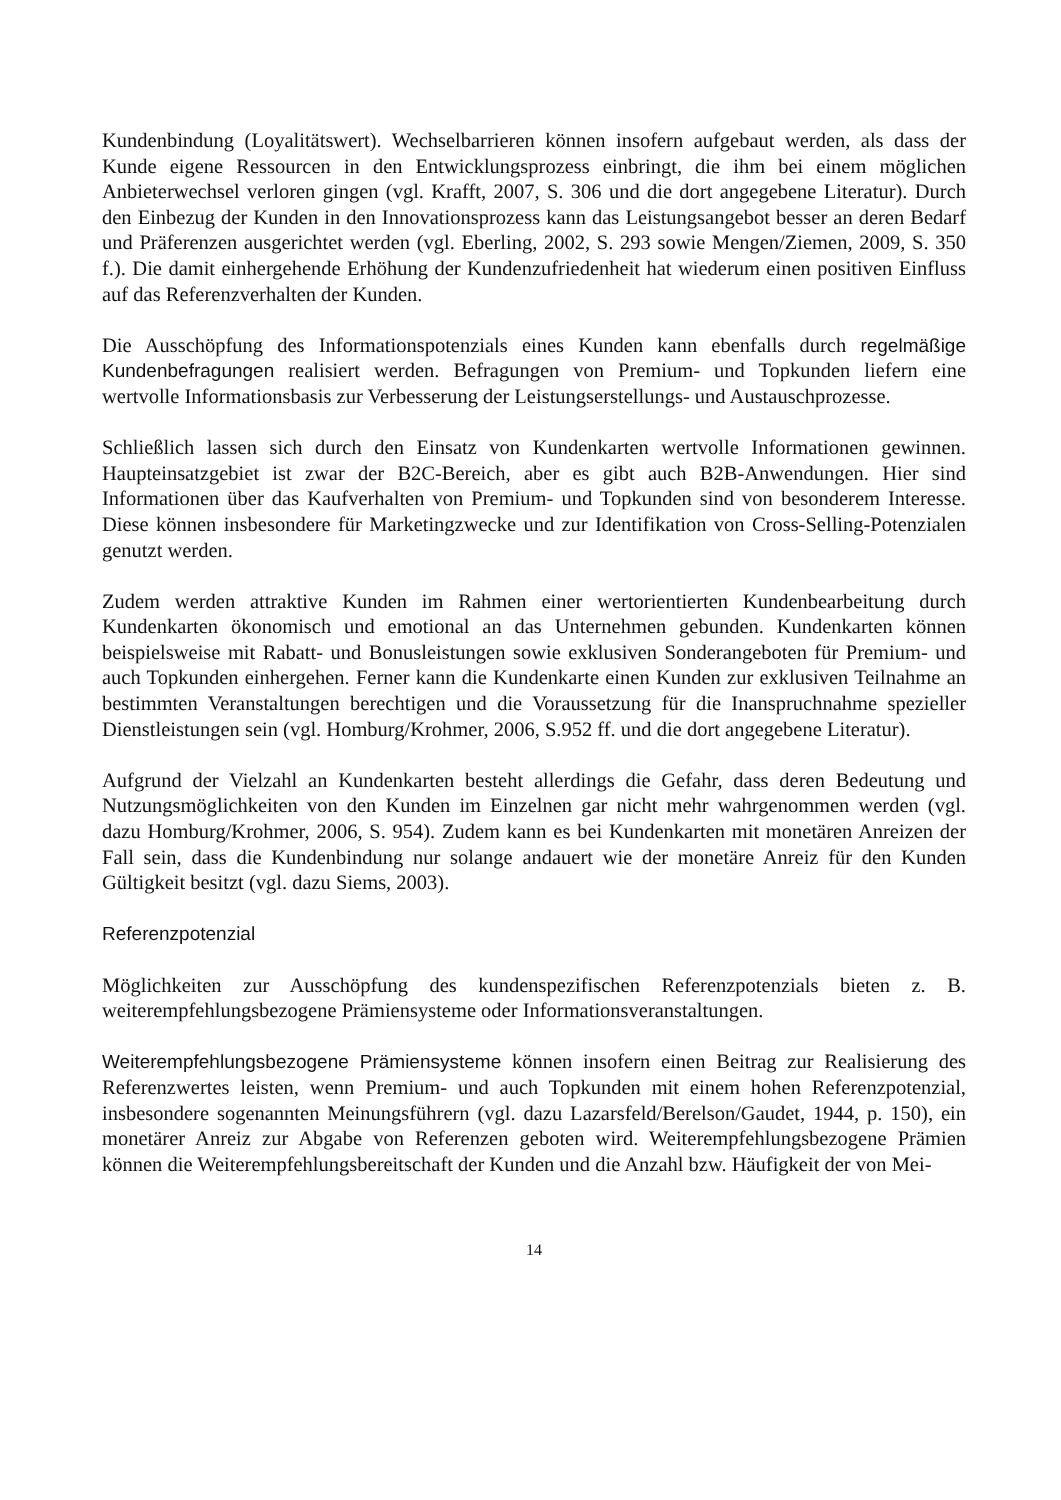Kundenbindung (Loyalitätswert). Wechselbarrieren können insofern aufgebaut werden, als dass der Kunde eigene Ressourcen in den Entwicklungsprozess einbringt, die ihm bei einem möglichen Anbieterwechsel verloren gingen (vgl. Krafft, 2007, S. 306 und die dort angegebene Literatur). Durch den Einbezug der Kunden in den Innovationsprozess kann das Leistungsangebot besser an deren Bedarf und Präferenzen ausgerichtet werden (vgl. Eberling, 2002, S. 293 sowie Mengen/Ziemen, 2009, S. 350 f.). Die damit einhergehende Erhöhung der Kundenzufriedenheit hat wiederum einen positiven Einfluss auf das Referenzverhalten der Kunden.
Die Ausschöpfung des Informationspotenzials eines Kunden kann ebenfalls durch regelmäßige Kundenbefragungen realisiert werden. Befragungen von Premium- und Topkunden liefern eine wertvolle Informationsbasis zur Verbesserung der Leistungserstellungs- und Austauschprozesse.
Schließlich lassen sich durch den Einsatz von Kundenkarten wertvolle Informationen gewinnen. Haupteinsatzgebiet ist zwar der B2C-Bereich, aber es gibt auch B2B-Anwendungen. Hier sind Informationen über das Kaufverhalten von Premium- und Topkunden sind von besonderem Interesse. Diese können insbesondere für Marketingzwecke und zur Identifikation von Cross-Selling-Potenzialen genutzt werden.
Zudem werden attraktive Kunden im Rahmen einer wertorientierten Kundenbearbeitung durch Kundenkarten ökonomisch und emotional an das Unternehmen gebunden. Kundenkarten können beispielsweise mit Rabatt- und Bonusleistungen sowie exklusiven Sonderangeboten für Premium- und auch Topkunden einhergehen. Ferner kann die Kundenkarte einen Kunden zur exklusiven Teilnahme an bestimmten Veranstaltungen berechtigen und die Voraussetzung für die Inanspruchnahme spezieller Dienstleistungen sein (vgl. Homburg/Krohmer, 2006, S.952 ff. und die dort angegebene Literatur).
Aufgrund der Vielzahl an Kundenkarten besteht allerdings die Gefahr, dass deren Bedeutung und Nutzungsmöglichkeiten von den Kunden im Einzelnen gar nicht mehr wahrgenommen werden (vgl. dazu Homburg/Krohmer, 2006, S. 954). Zudem kann es bei Kundenkarten mit monetären Anreizen der Fall sein, dass die Kundenbindung nur solange andauert wie der monetäre Anreiz für den Kunden Gültigkeit besitzt (vgl. dazu Siems, 2003).
Referenzpotenzial
Möglichkeiten zur Ausschöpfung des kundenspezifischen Referenzpotenzials bieten z. B. weiterempfehlungsbezogene Prämiensysteme oder Informationsveranstaltungen.
Weiterempfehlungsbezogene Prämiensysteme können insofern einen Beitrag zur Realisierung des Referenzwertes leisten, wenn Premium- und auch Topkunden mit einem hohen Referenzpotenzial, insbesondere sogenannten Meinungsführern (vgl. dazu Lazarsfeld/Berelson/Gaudet, 1944, p. 150), ein monetärer Anreiz zur Abgabe von Referenzen geboten wird. Weiterempfehlungsbezogene Prämien können die Weiterempfehlungsbereitschaft der Kunden und die Anzahl bzw. Häufigkeit der von Mei-
14